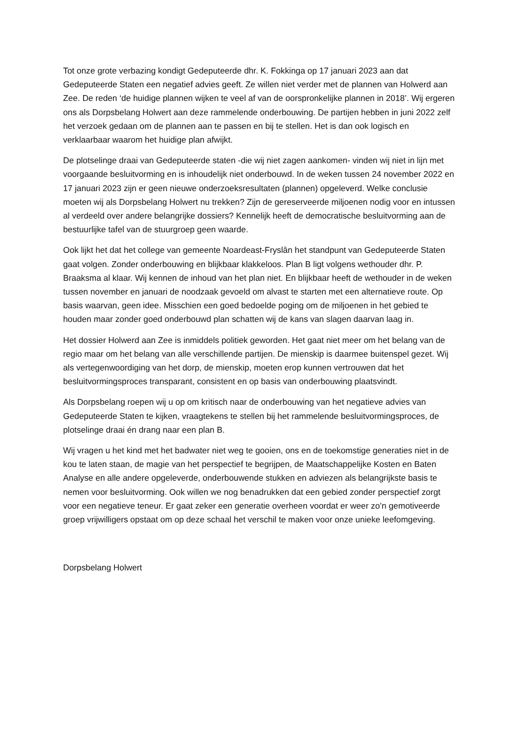Tot onze grote verbazing kondigt Gedeputeerde dhr. K. Fokkinga op 17 januari 2023 aan dat Gedeputeerde Staten een negatief advies geeft. Ze willen niet verder met de plannen van Holwerd aan Zee. De reden ‘de huidige plannen wijken te veel af van de oorspronkelijke plannen in 2018’. Wij ergeren ons als Dorpsbelang Holwert aan deze rammelende onderbouwing. De partijen hebben in juni 2022 zelf het verzoek gedaan om de plannen aan te passen en bij te stellen. Het is dan ook logisch en verklaarbaar waarom het huidige plan afwijkt.
De plotselinge draai van Gedeputeerde staten -die wij niet zagen aankomen- vinden wij niet in lijn met voorgaande besluitvorming en is inhoudelijk niet onderbouwd. In de weken tussen 24 november 2022 en 17 januari 2023 zijn er geen nieuwe onderzoeksresultaten (plannen) opgeleverd. Welke conclusie moeten wij als Dorpsbelang Holwert nu trekken? Zijn de gereserveerde miljoenen nodig voor en intussen al verdeeld over andere belangrijke dossiers? Kennelijk heeft de democratische besluitvorming aan de bestuurlijke tafel van de stuurgroep geen waarde.
Ook lijkt het dat het college van gemeente Noardeast-Fryslân het standpunt van Gedeputeerde Staten gaat volgen. Zonder onderbouwing en blijkbaar klakkeloos. Plan B ligt volgens wethouder dhr. P. Braaksma al klaar. Wij kennen de inhoud van het plan niet. En blijkbaar heeft de wethouder in de weken tussen november en januari de noodzaak gevoeld om alvast te starten met een alternatieve route. Op basis waarvan, geen idee. Misschien een goed bedoelde poging om de miljoenen in het gebied te houden maar zonder goed onderbouwd plan schatten wij de kans van slagen daarvan laag in.
Het dossier Holwerd aan Zee is inmiddels politiek geworden. Het gaat niet meer om het belang van de regio maar om het belang van alle verschillende partijen. De mienskip is daarmee buitenspel gezet. Wij als vertegenwoordiging van het dorp, de mienskip, moeten erop kunnen vertrouwen dat het besluitvormingsproces transparant, consistent en op basis van onderbouwing plaatsvindt.
Als Dorpsbelang roepen wij u op om kritisch naar de onderbouwing van het negatieve advies van Gedeputeerde Staten te kijken, vraagtekens te stellen bij het rammelende besluitvormingsproces, de plotselinge draai én drang naar een plan B.
Wij vragen u het kind met het badwater niet weg te gooien, ons en de toekomstige generaties niet in de kou te laten staan, de magie van het perspectief te begrijpen, de Maatschappelijke Kosten en Baten Analyse en alle andere opgeleverde, onderbouwende stukken en adviezen als belangrijkste basis te nemen voor besluitvorming. Ook willen we nog benadrukken dat een gebied zonder perspectief zorgt voor een negatieve teneur. Er gaat zeker een generatie overheen voordat er weer zo’n gemotiveerde groep vrijwilligers opstaat om op deze schaal het verschil te maken voor onze unieke leefomgeving.
Dorpsbelang Holwert